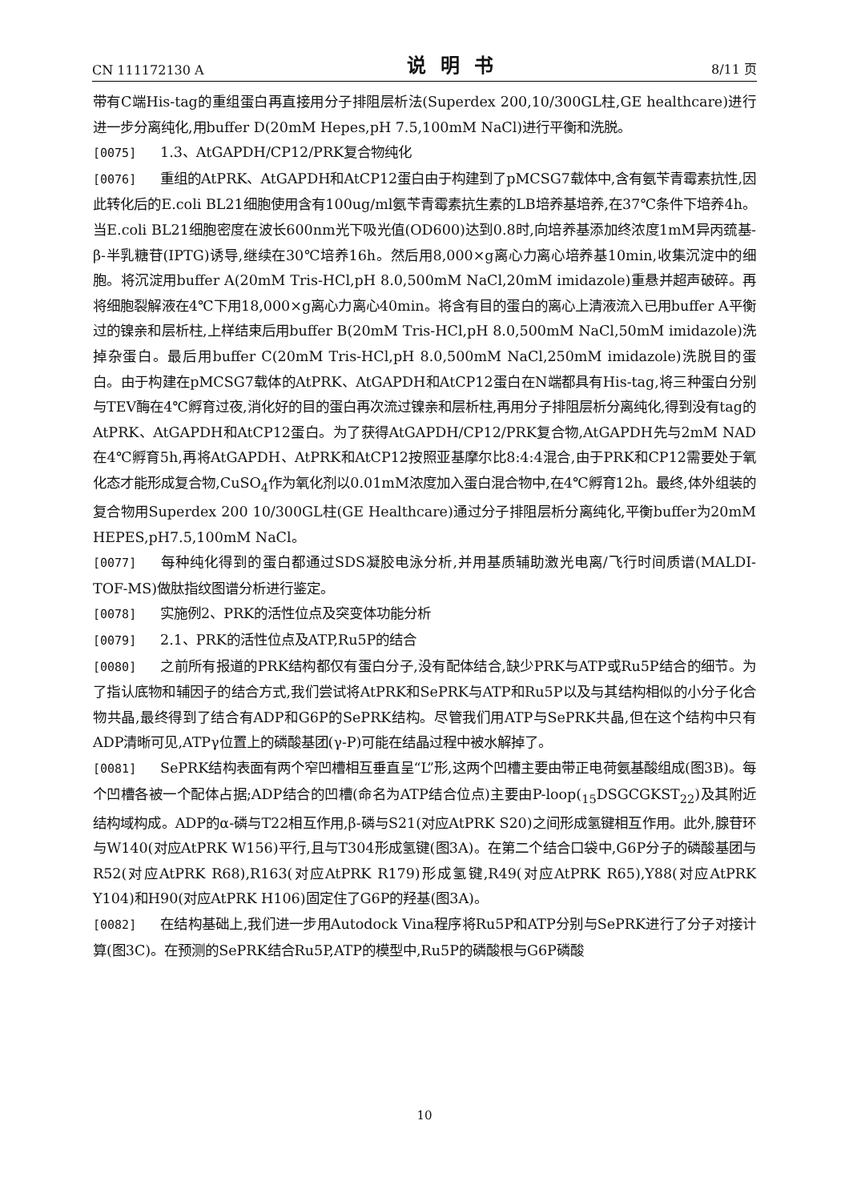CN 111172130 A 说明书 8/11 页
带有C端His-tag的重组蛋白再直接用分子排阻层析法(Superdex 200,10/300GL柱,GE healthcare)进行进一步分离纯化,用buffer D(20mM Hepes,pH 7.5,100mM NaCl)进行平衡和洗脱。
[0075] 1.3、AtGAPDH/CP12/PRK复合物纯化
[0076] 重组的AtPRK、AtGAPDH和AtCP12蛋白由于构建到了pMCSG7载体中,含有氨苄青霉素抗性,因此转化后的E.coli BL21细胞使用含有100ug/ml氨苄青霉素抗生素的LB培养基培养,在37℃条件下培养4h。当E.coli BL21细胞密度在波长600nm光下吸光值(OD600)达到0.8时,向培养基添加终浓度1mM异丙巯基-β-半乳糖苷(IPTG)诱导,继续在30℃培养16h。然后用8,000×g离心力离心培养基10min,收集沉淀中的细胞。将沉淀用buffer A(20mM Tris-HCl,pH 8.0,500mM NaCl,20mM imidazole)重悬并超声破碎。再将细胞裂解液在4℃下用18,000×g离心力离心40min。将含有目的蛋白的离心上清液流入已用buffer A平衡过的镍亲和层析柱,上样结束后用buffer B(20mM Tris-HCl,pH 8.0,500mM NaCl,50mM imidazole)洗掉杂蛋白。最后用buffer C(20mM Tris-HCl,pH 8.0,500mM NaCl,250mM imidazole)洗脱目的蛋白。由于构建在pMCSG7载体的AtPRK、AtGAPDH和AtCP12蛋白在N端都具有His-tag,将三种蛋白分别与TEV酶在4℃孵育过夜,消化好的目的蛋白再次流过镍亲和层析柱,再用分子排阻层析分离纯化,得到没有tag的AtPRK、AtGAPDH和AtCP12蛋白。为了获得AtGAPDH/CP12/PRK复合物,AtGAPDH先与2mM NAD在4℃孵育5h,再将AtGAPDH、AtPRK和AtCP12按照亚基摩尔比8:4:4混合,由于PRK和CP12需要处于氧化态才能形成复合物,CuSO<sub>4</sub>作为氧化剂以0.01mM浓度加入蛋白混合物中,在4℃孵育12h。最终,体外组装的复合物用Superdex 200 10/300GL柱(GE Healthcare)通过分子排阻层析分离纯化,平衡buffer为20mM HEPES,pH7.5,100mM NaCl。
[0077] 每种纯化得到的蛋白都通过SDS凝胶电泳分析,并用基质辅助激光电离/飞行时间质谱(MALDI-TOF-MS)做肽指纹图谱分析进行鉴定。
[0078] 实施例2、PRK的活性位点及突变体功能分析
[0079] 2.1、PRK的活性位点及ATP,Ru5P的结合
[0080] 之前所有报道的PRK结构都仅有蛋白分子,没有配体结合,缺少PRK与ATP或Ru5P结合的细节。为了指认底物和辅因子的结合方式,我们尝试将AtPRK和SePRK与ATP和Ru5P以及与其结构相似的小分子化合物共晶,最终得到了结合有ADP和G6P的SePRK结构。尽管我们用ATP与SePRK共晶,但在这个结构中只有ADP清晰可见,ATPγ位置上的磷酸基团(γ-P)可能在结晶过程中被水解掉了。
[0081] SePRK结构表面有两个窄凹槽相互垂直呈“L”形,这两个凹槽主要由带正电荷氨基酸组成(图3B)。每个凹槽各被一个配体占据;ADP结合的凹槽(命名为ATP结合位点)主要由P-loop(<sub>15</sub>DSGCGKST<sub>22</sub>)及其附近结构域构成。ADP的α-磷与T22相互作用,β-磷与S21(对应AtPRK S20)之间形成氢键相互作用。此外,腺苷环与W140(对应AtPRK W156)平行,且与T304形成氢键(图3A)。在第二个结合口袋中,G6P分子的磷酸基团与R52(对应AtPRK R68),R163(对应AtPRK R179)形成氢键,R49(对应AtPRK R65),Y88(对应AtPRK Y104)和H90(对应AtPRK H106)固定住了G6P的羟基(图3A)。
[0082] 在结构基础上,我们进一步用Autodock Vina程序将Ru5P和ATP分别与SePRK进行了分子对接计算(图3C)。在预测的SePRK结合Ru5P,ATP的模型中,Ru5P的磷酸根与G6P磷酸
10